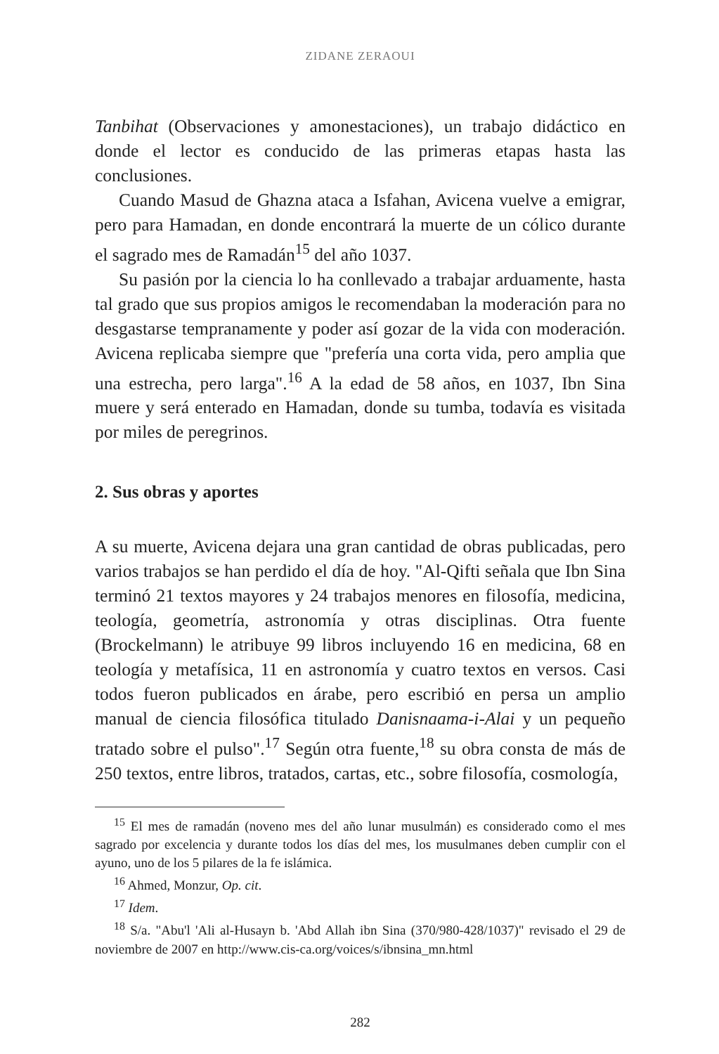ZIDANE ZERAOUI
Tanbihat (Observaciones y amonestaciones), un trabajo didáctico en donde el lector es conducido de las primeras etapas hasta las conclusiones.
Cuando Masud de Ghazna ataca a Isfahan, Avicena vuelve a emigrar, pero para Hamadan, en donde encontrará la muerte de un cólico durante el sagrado mes de Ramadán<sup>15</sup> del año 1037.
Su pasión por la ciencia lo ha conllevado a trabajar arduamente, hasta tal grado que sus propios amigos le recomendaban la moderación para no desgastarse tempranamente y poder así gozar de la vida con moderación. Avicena replicaba siempre que "prefería una corta vida, pero amplia que una estrecha, pero larga".<sup>16</sup> A la edad de 58 años, en 1037, Ibn Sina muere y será enterado en Hamadan, donde su tumba, todavía es visitada por miles de peregrinos.
2. Sus obras y aportes
A su muerte, Avicena dejara una gran cantidad de obras publicadas, pero varios trabajos se han perdido el día de hoy. "Al-Qifti señala que Ibn Sina terminó 21 textos mayores y 24 trabajos menores en filosofía, medicina, teología, geometría, astronomía y otras disciplinas. Otra fuente (Brockelmann) le atribuye 99 libros incluyendo 16 en medicina, 68 en teología y metafísica, 11 en astronomía y cuatro textos en versos. Casi todos fueron publicados en árabe, pero escribió en persa un amplio manual de ciencia filosófica titulado Danisnaama-i-Alai y un pequeño tratado sobre el pulso".<sup>17</sup> Según otra fuente,<sup>18</sup> su obra consta de más de 250 textos, entre libros, tratados, cartas, etc., sobre filosofía, cosmología,
<sup>15</sup> El mes de ramadán (noveno mes del año lunar musulmán) es considerado como el mes sagrado por excelencia y durante todos los días del mes, los musulmanes deben cumplir con el ayuno, uno de los 5 pilares de la fe islámica.
<sup>16</sup> Ahmed, Monzur, Op. cit.
<sup>17</sup> Idem.
<sup>18</sup> S/a. "Abu'l 'Ali al-Husayn b. 'Abd Allah ibn Sina (370/980-428/1037)" revisado el 29 de noviembre de 2007 en http://www.cis-ca.org/voices/s/ibnsina_mn.html
282